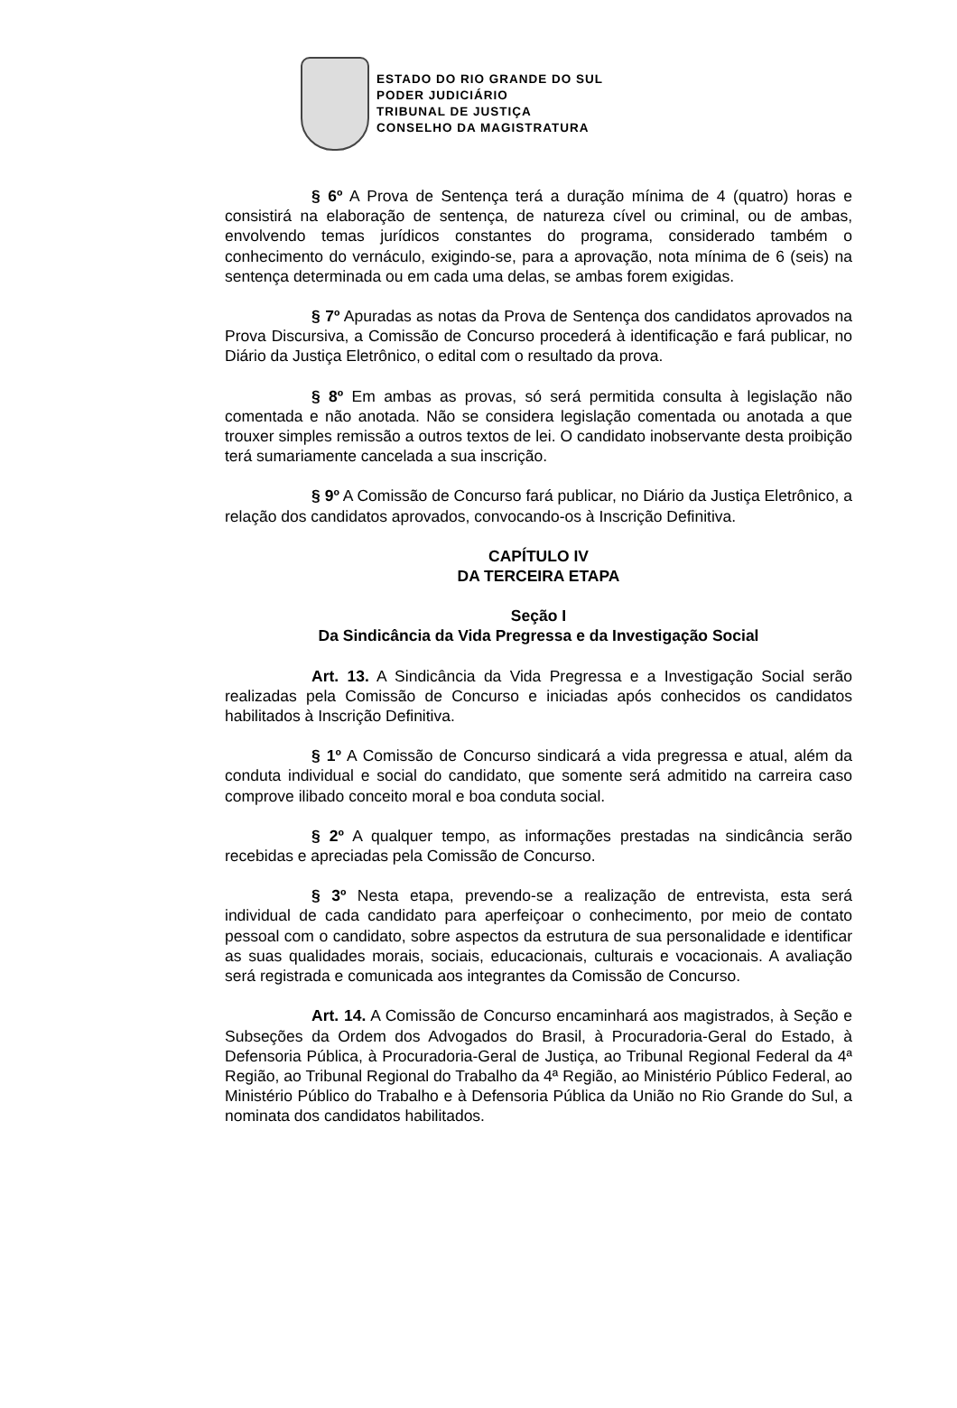ESTADO DO RIO GRANDE DO SUL
PODER JUDICIÁRIO
TRIBUNAL DE JUSTIÇA
CONSELHO DA MAGISTRATURA
§ 6º A Prova de Sentença terá a duração mínima de 4 (quatro) horas e consistirá na elaboração de sentença, de natureza cível ou criminal, ou de ambas, envolvendo temas jurídicos constantes do programa, considerado também o conhecimento do vernáculo, exigindo-se, para a aprovação, nota mínima de 6 (seis) na sentença determinada ou em cada uma delas, se ambas forem exigidas.
§ 7º Apuradas as notas da Prova de Sentença dos candidatos aprovados na Prova Discursiva, a Comissão de Concurso procederá à identificação e fará publicar, no Diário da Justiça Eletrônico, o edital com o resultado da prova.
§ 8º Em ambas as provas, só será permitida consulta à legislação não comentada e não anotada. Não se considera legislação comentada ou anotada a que trouxer simples remissão a outros textos de lei. O candidato inobservante desta proibição terá sumariamente cancelada a sua inscrição.
§ 9º A Comissão de Concurso fará publicar, no Diário da Justiça Eletrônico, a relação dos candidatos aprovados, convocando-os à Inscrição Definitiva.
CAPÍTULO IV
DA TERCEIRA ETAPA
Seção I
Da Sindicância da Vida Pregressa e da Investigação Social
Art. 13. A Sindicância da Vida Pregressa e a Investigação Social serão realizadas pela Comissão de Concurso e iniciadas após conhecidos os candidatos habilitados à Inscrição Definitiva.
§ 1º A Comissão de Concurso sindicará a vida pregressa e atual, além da conduta individual e social do candidato, que somente será admitido na carreira caso comprove ilibado conceito moral e boa conduta social.
§ 2º A qualquer tempo, as informações prestadas na sindicância serão recebidas e apreciadas pela Comissão de Concurso.
§ 3º Nesta etapa, prevendo-se a realização de entrevista, esta será individual de cada candidato para aperfeiçoar o conhecimento, por meio de contato pessoal com o candidato, sobre aspectos da estrutura de sua personalidade e identificar as suas qualidades morais, sociais, educacionais, culturais e vocacionais. A avaliação será registrada e comunicada aos integrantes da Comissão de Concurso.
Art. 14. A Comissão de Concurso encaminhará aos magistrados, à Seção e Subseções da Ordem dos Advogados do Brasil, à Procuradoria-Geral do Estado, à Defensoria Pública, à Procuradoria-Geral de Justiça, ao Tribunal Regional Federal da 4ª Região, ao Tribunal Regional do Trabalho da 4ª Região, ao Ministério Público Federal, ao Ministério Público do Trabalho e à Defensoria Pública da União no Rio Grande do Sul, a nominata dos candidatos habilitados.